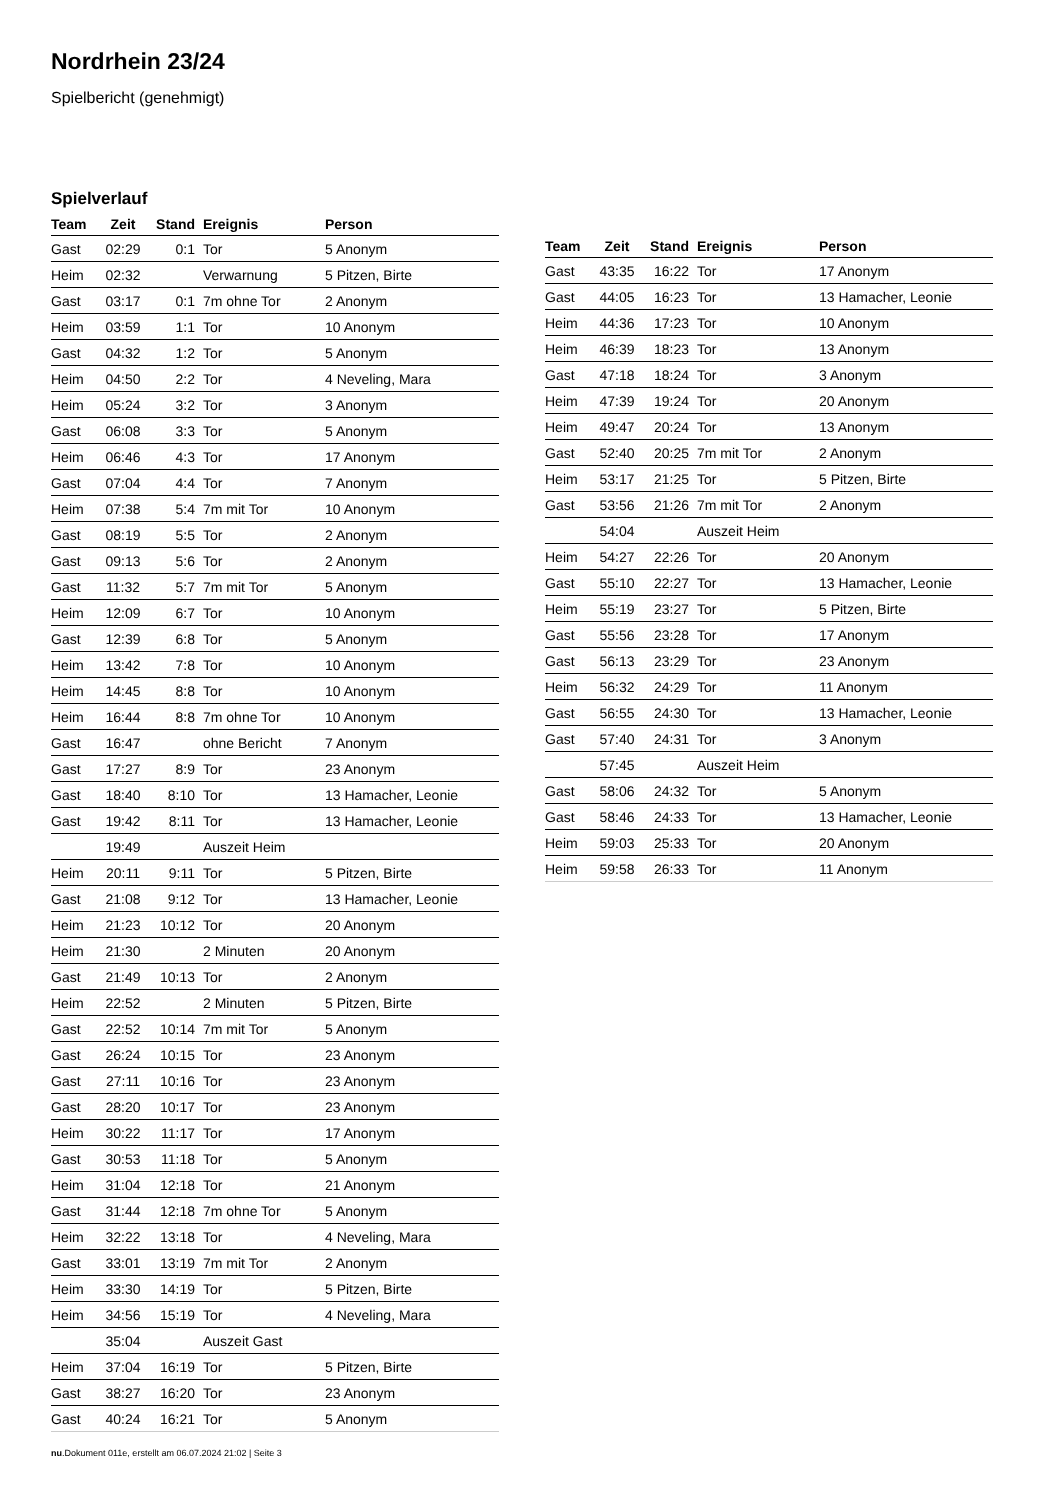Nordrhein 23/24
Spielbericht (genehmigt)
Spielverlauf
| Team | Zeit | Stand | Ereignis | Person |
| --- | --- | --- | --- | --- |
| Gast | 02:29 | 0:1 | Tor | 5 Anonym |
| Heim | 02:32 | | Verwarnung | 5 Pitzen, Birte |
| Gast | 03:17 | 0:1 | 7m ohne Tor | 2 Anonym |
| Heim | 03:59 | 1:1 | Tor | 10 Anonym |
| Gast | 04:32 | 1:2 | Tor | 5 Anonym |
| Heim | 04:50 | 2:2 | Tor | 4 Neveling, Mara |
| Heim | 05:24 | 3:2 | Tor | 3 Anonym |
| Gast | 06:08 | 3:3 | Tor | 5 Anonym |
| Heim | 06:46 | 4:3 | Tor | 17 Anonym |
| Gast | 07:04 | 4:4 | Tor | 7 Anonym |
| Heim | 07:38 | 5:4 | 7m mit Tor | 10 Anonym |
| Gast | 08:19 | 5:5 | Tor | 2 Anonym |
| Gast | 09:13 | 5:6 | Tor | 2 Anonym |
| Gast | 11:32 | 5:7 | 7m mit Tor | 5 Anonym |
| Heim | 12:09 | 6:7 | Tor | 10 Anonym |
| Gast | 12:39 | 6:8 | Tor | 5 Anonym |
| Heim | 13:42 | 7:8 | Tor | 10 Anonym |
| Heim | 14:45 | 8:8 | Tor | 10 Anonym |
| Heim | 16:44 | 8:8 | 7m ohne Tor | 10 Anonym |
| Gast | 16:47 | | ohne Bericht | 7 Anonym |
| Gast | 17:27 | 8:9 | Tor | 23 Anonym |
| Gast | 18:40 | 8:10 | Tor | 13 Hamacher, Leonie |
| Gast | 19:42 | 8:11 | Tor | 13 Hamacher, Leonie |
| | 19:49 | | Auszeit Heim | |
| Heim | 20:11 | 9:11 | Tor | 5 Pitzen, Birte |
| Gast | 21:08 | 9:12 | Tor | 13 Hamacher, Leonie |
| Heim | 21:23 | 10:12 | Tor | 20 Anonym |
| Heim | 21:30 | | 2 Minuten | 20 Anonym |
| Gast | 21:49 | 10:13 | Tor | 2 Anonym |
| Heim | 22:52 | | 2 Minuten | 5 Pitzen, Birte |
| Gast | 22:52 | 10:14 | 7m mit Tor | 5 Anonym |
| Gast | 26:24 | 10:15 | Tor | 23 Anonym |
| Gast | 27:11 | 10:16 | Tor | 23 Anonym |
| Gast | 28:20 | 10:17 | Tor | 23 Anonym |
| Heim | 30:22 | 11:17 | Tor | 17 Anonym |
| Gast | 30:53 | 11:18 | Tor | 5 Anonym |
| Heim | 31:04 | 12:18 | Tor | 21 Anonym |
| Gast | 31:44 | 12:18 | 7m ohne Tor | 5 Anonym |
| Heim | 32:22 | 13:18 | Tor | 4 Neveling, Mara |
| Gast | 33:01 | 13:19 | 7m mit Tor | 2 Anonym |
| Heim | 33:30 | 14:19 | Tor | 5 Pitzen, Birte |
| Heim | 34:56 | 15:19 | Tor | 4 Neveling, Mara |
| | 35:04 | | Auszeit Gast | |
| Heim | 37:04 | 16:19 | Tor | 5 Pitzen, Birte |
| Gast | 38:27 | 16:20 | Tor | 23 Anonym |
| Gast | 40:24 | 16:21 | Tor | 5 Anonym |
| Team | Zeit | Stand | Ereignis | Person |
| --- | --- | --- | --- | --- |
| Gast | 43:35 | 16:22 | Tor | 17 Anonym |
| Gast | 44:05 | 16:23 | Tor | 13 Hamacher, Leonie |
| Heim | 44:36 | 17:23 | Tor | 10 Anonym |
| Heim | 46:39 | 18:23 | Tor | 13 Anonym |
| Gast | 47:18 | 18:24 | Tor | 3 Anonym |
| Heim | 47:39 | 19:24 | Tor | 20 Anonym |
| Heim | 49:47 | 20:24 | Tor | 13 Anonym |
| Gast | 52:40 | 20:25 | 7m mit Tor | 2 Anonym |
| Heim | 53:17 | 21:25 | Tor | 5 Pitzen, Birte |
| Gast | 53:56 | 21:26 | 7m mit Tor | 2 Anonym |
| | 54:04 | | Auszeit Heim | |
| Heim | 54:27 | 22:26 | Tor | 20 Anonym |
| Gast | 55:10 | 22:27 | Tor | 13 Hamacher, Leonie |
| Heim | 55:19 | 23:27 | Tor | 5 Pitzen, Birte |
| Gast | 55:56 | 23:28 | Tor | 17 Anonym |
| Gast | 56:13 | 23:29 | Tor | 23 Anonym |
| Heim | 56:32 | 24:29 | Tor | 11 Anonym |
| Gast | 56:55 | 24:30 | Tor | 13 Hamacher, Leonie |
| Gast | 57:40 | 24:31 | Tor | 3 Anonym |
| | 57:45 | | Auszeit Heim | |
| Gast | 58:06 | 24:32 | Tor | 5 Anonym |
| Gast | 58:46 | 24:33 | Tor | 13 Hamacher, Leonie |
| Heim | 59:03 | 25:33 | Tor | 20 Anonym |
| Heim | 59:58 | 26:33 | Tor | 11 Anonym |
nu.Dokument 011e, erstellt am 06.07.2024 21:02 | Seite 3